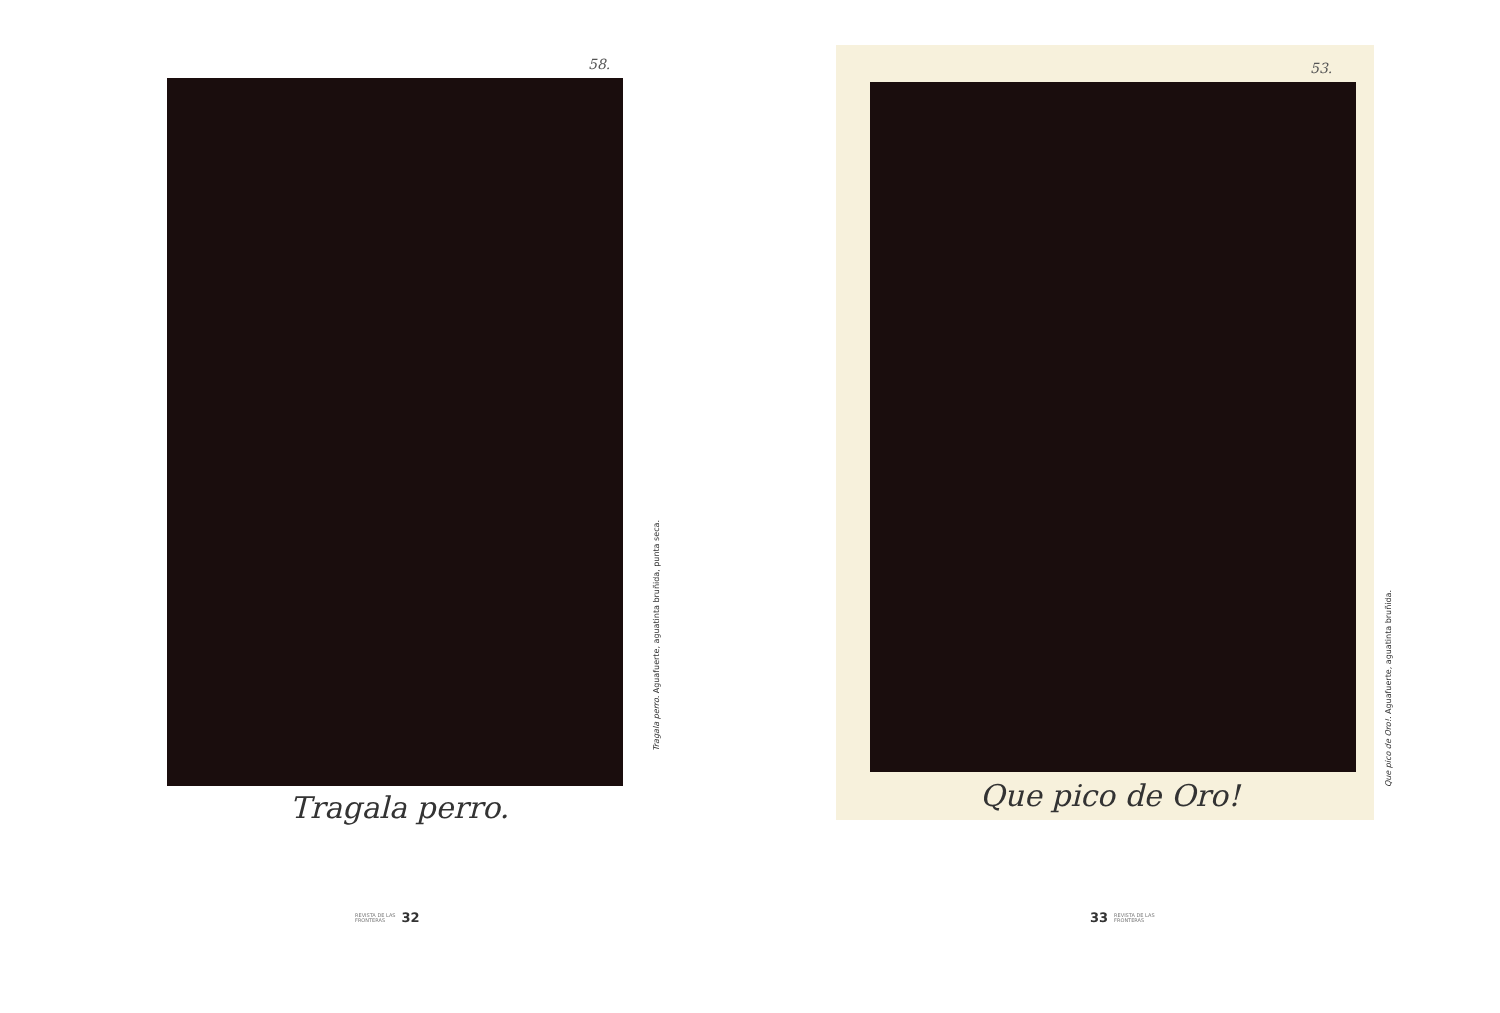58.
Tragala perro.
Tragala perro. Aguafuerte, aguatinta bruñida, punta seca.
REVISTA DE LAS
FRONTERAS 32
53.
Que pico de Oro!
Que pico de Oro!. Aguafuerte, aguatinta bruñida.
33 REVISTA DE LAS
FRONTERAS